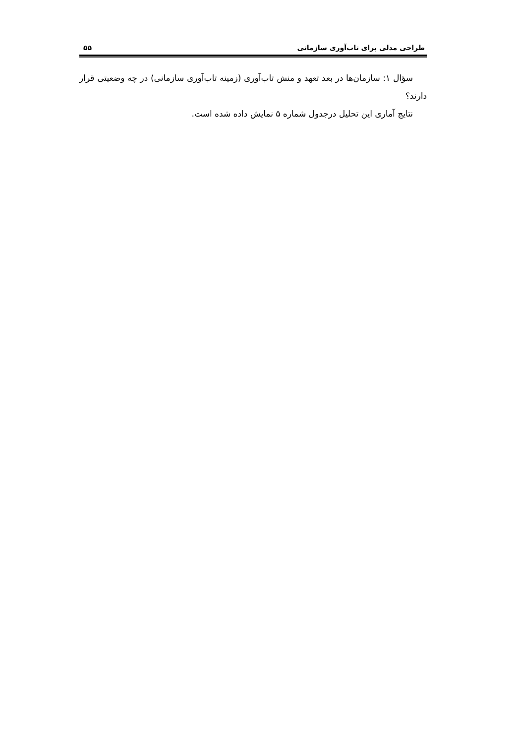طراحی مدلی برای تاب‌آوری سازمانی ۵۵
سؤال ۱: سازمان‌ها در بعد تعهد و منش تاب‌آوری (زمینه تاب‌آوری سازمانی) در چه وضعیتی قرار دارند؟
نتایج آماری این تحلیل درجدول شماره ۵ نمایش داده شده است.